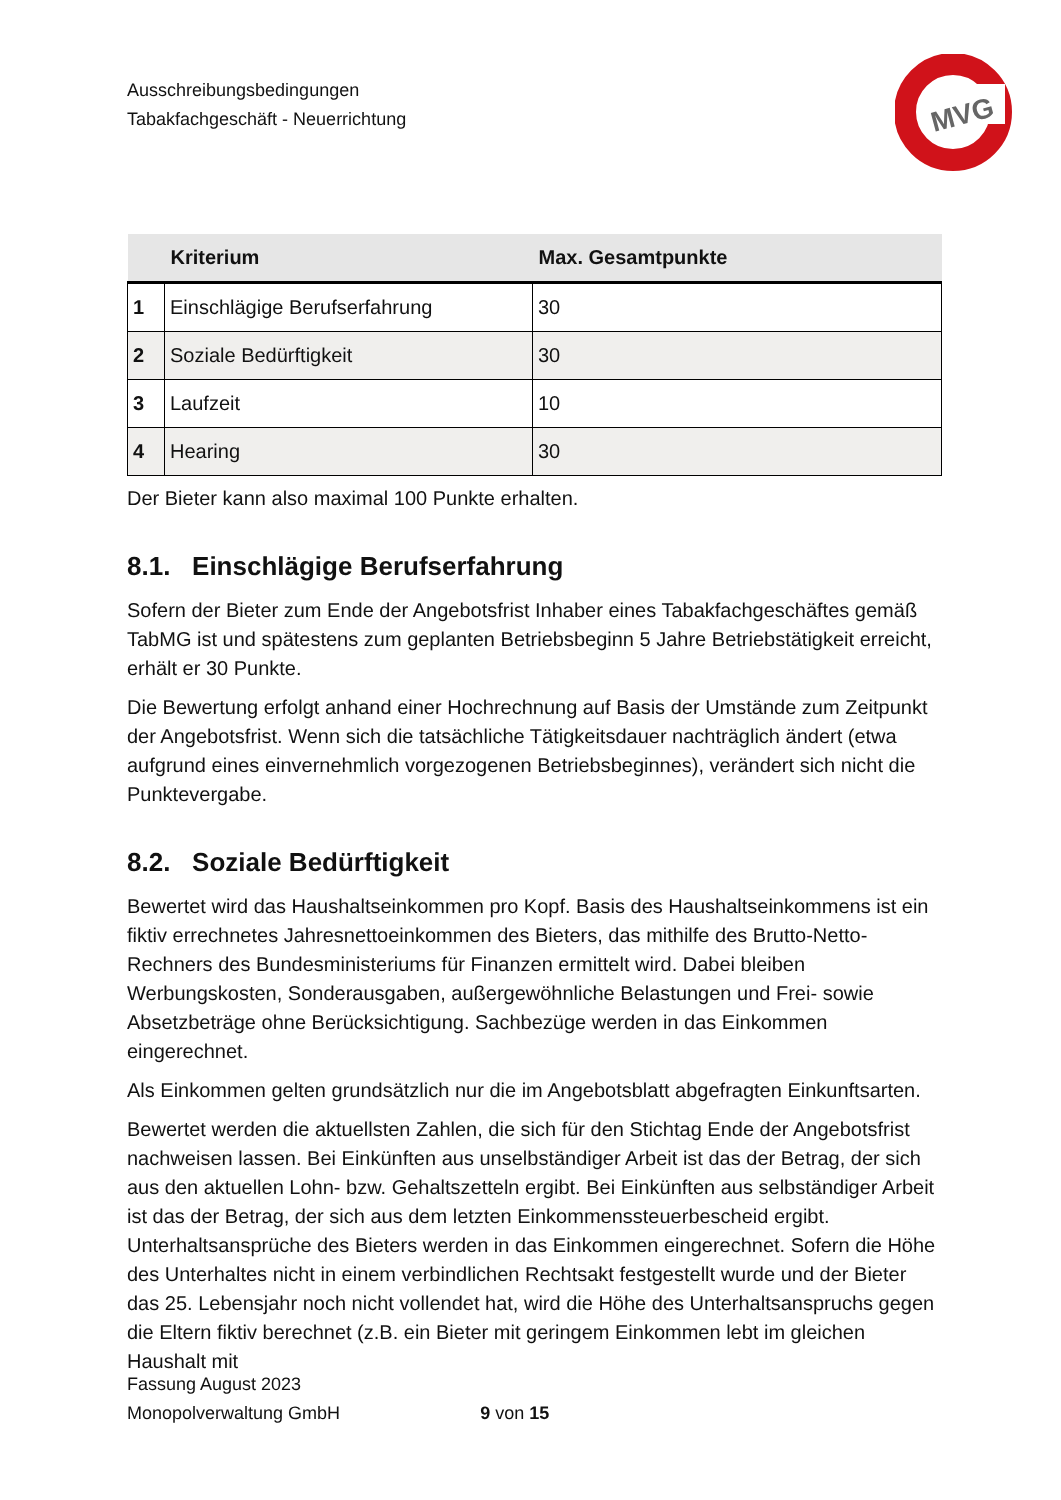MVG
Ausschreibungsbedingungen
Tabakfachgeschäft - Neuerrichtung
| | Kriterium | Max. Gesamtpunkte |
| --- | --- | --- |
| 1 | Einschlägige Berufserfahrung | 30 |
| 2 | Soziale Bedürftigkeit | 30 |
| 3 | Laufzeit | 10 |
| 4 | Hearing | 30 |
Der Bieter kann also maximal 100 Punkte erhalten.
8.1. Einschlägige Berufserfahrung
Sofern der Bieter zum Ende der Angebotsfrist Inhaber eines Tabakfachgeschäftes gemäß TabMG ist und spätestens zum geplanten Betriebsbeginn 5 Jahre Betriebstätigkeit erreicht, erhält er 30 Punkte.
Die Bewertung erfolgt anhand einer Hochrechnung auf Basis der Umstände zum Zeitpunkt der Angebotsfrist. Wenn sich die tatsächliche Tätigkeitsdauer nachträglich ändert (etwa aufgrund eines einvernehmlich vorgezogenen Betriebsbeginnes), verändert sich nicht die Punktevergabe.
8.2. Soziale Bedürftigkeit
Bewertet wird das Haushaltseinkommen pro Kopf. Basis des Haushaltseinkommens ist ein fiktiv errechnetes Jahresnettoeinkommen des Bieters, das mithilfe des Brutto-Netto-Rechners des Bundesministeriums für Finanzen ermittelt wird. Dabei bleiben Werbungskosten, Sonderausgaben, außergewöhnliche Belastungen und Frei- sowie Absetzbeträge ohne Berücksichtigung. Sachbezüge werden in das Einkommen eingerechnet.
Als Einkommen gelten grundsätzlich nur die im Angebotsblatt abgefragten Einkunftsarten.
Bewertet werden die aktuellsten Zahlen, die sich für den Stichtag Ende der Angebotsfrist nachweisen lassen. Bei Einkünften aus unselbständiger Arbeit ist das der Betrag, der sich aus den aktuellen Lohn- bzw. Gehaltszetteln ergibt. Bei Einkünften aus selbständiger Arbeit ist das der Betrag, der sich aus dem letzten Einkommenssteuerbescheid ergibt. Unterhaltsansprüche des Bieters werden in das Einkommen eingerechnet. Sofern die Höhe des Unterhaltes nicht in einem verbindlichen Rechtsakt festgestellt wurde und der Bieter das 25. Lebensjahr noch nicht vollendet hat, wird die Höhe des Unterhaltsanspruchs gegen die Eltern fiktiv berechnet (z.B. ein Bieter mit geringem Einkommen lebt im gleichen Haushalt mit
Fassung August 2023
Monopolverwaltung GmbH 9 von 15